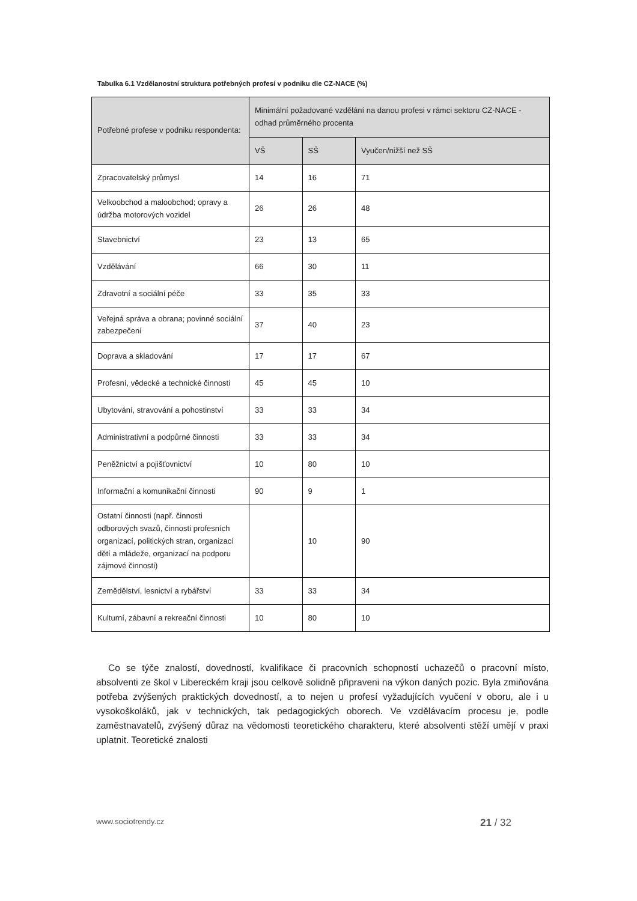Tabulka 6.1 Vzdělanostní struktura potřebných profesí v podniku dle CZ-NACE (%)
| Potřebné profese v podniku respondenta: | Minimální požadované vzdělání na danou profesi v rámci sektoru CZ-NACE - odhad průměrného procenta | | |
| --- | --- | --- | --- |
| | VŠ | SŠ | Vyučen/nižší než SŠ |
| Zpracovatelský průmysl | 14 | 16 | 71 |
| Velkoobchod a maloobchod; opravy a údržba motorových vozidel | 26 | 26 | 48 |
| Stavebnictví | 23 | 13 | 65 |
| Vzdělávání | 66 | 30 | 11 |
| Zdravotní a sociální péče | 33 | 35 | 33 |
| Veřejná správa a obrana; povinné sociální zabezpečení | 37 | 40 | 23 |
| Doprava a skladování | 17 | 17 | 67 |
| Profesní, vědecké a technické činnosti | 45 | 45 | 10 |
| Ubytování, stravování a pohostinství | 33 | 33 | 34 |
| Administrativní a podpůrné činnosti | 33 | 33 | 34 |
| Peněžnictví a pojišťovnictví | 10 | 80 | 10 |
| Informační a komunikační činnosti | 90 | 9 | 1 |
| Ostatní činnosti (např. činnosti odborových svazů, činnosti profesních organizací, politických stran, organizací dětí a mládeže, organizací na podporu zájmové činnosti) | | 10 | 90 |
| Zemědělství, lesnictví a rybářství | 33 | 33 | 34 |
| Kulturní, zábavní a rekreační činnosti | 10 | 80 | 10 |
Co se týče znalostí, dovedností, kvalifikace či pracovních schopností uchazečů o pracovní místo, absolventi ze škol v Libereckém kraji jsou celkově solidně připraveni na výkon daných pozic. Byla zmiňována potřeba zvýšených praktických dovedností, a to nejen u profesí vyžadujících vyučení v oboru, ale i u vysokoškoláků, jak v technických, tak pedagogických oborech. Ve vzdělávacím procesu je, podle zaměstnavatelů, zvýšený důraz na vědomosti teoretického charakteru, které absolventi stěží umějí v praxi uplatnit. Teoretické znalosti
www.sociotrendy.cz 21 / 32